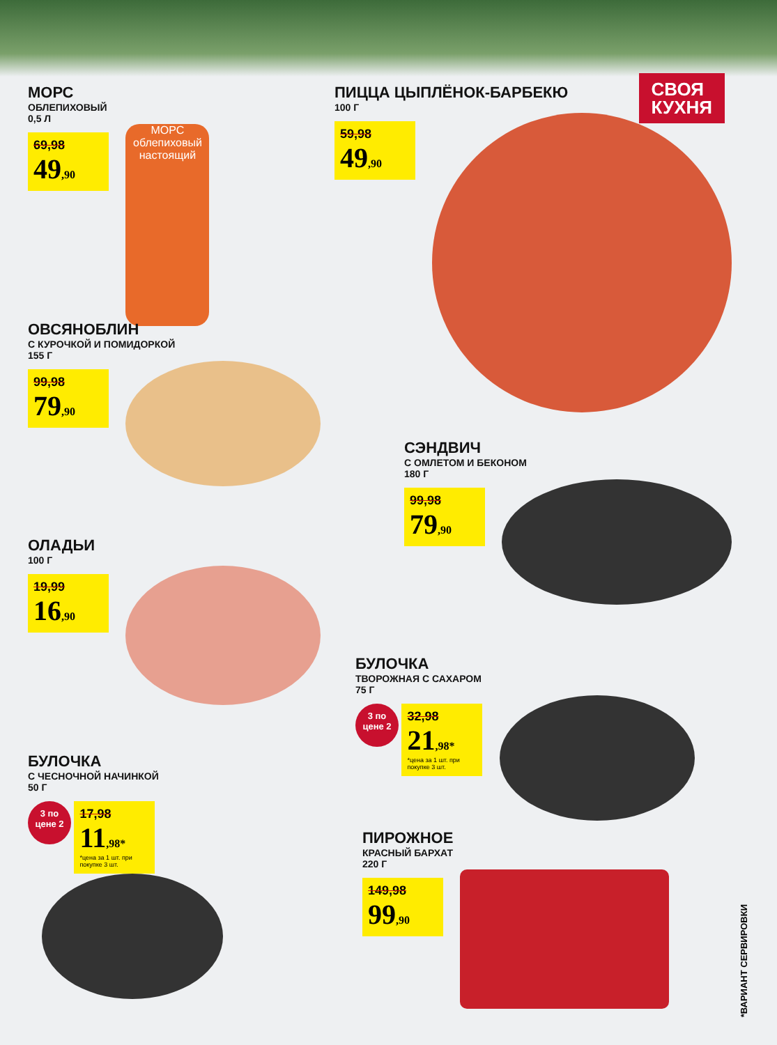СВОЯ
КУХНЯ
МОРС
ОБЛЕПИХОВЫЙ
0,5 Л
69,98
49<sub>,90</sub>
МОРС облепиховый настоящий
ОВСЯНОБЛИН
С КУРОЧКОЙ И ПОМИДОРКОЙ
155 Г
99,98
79<sub>,90</sub>
ОЛАДЬИ
100 Г
19,99
16<sub>,90</sub>
БУЛОЧКА
С ЧЕСНОЧНОЙ НАЧИНКОЙ
50 Г
3 по
цене 2
17,98
11<sub>,98*</sub>
*цена за 1 шт. при покупке 3 шт.
ПИЦЦА ЦЫПЛЁНОК-БАРБЕКЮ
100 Г
59,98
49<sub>,90</sub>
СЭНДВИЧ
С ОМЛЕТОМ И БЕКОНОМ
180 Г
99,98
79<sub>,90</sub>
БУЛОЧКА
ТВОРОЖНАЯ С САХАРОМ
75 Г
3 по
цене 2
32,98
21<sub>,98*</sub>
*цена за 1 шт. при покупке 3 шт.
ПИРОЖНОЕ
КРАСНЫЙ БАРХАТ
220 Г
149,98
99<sub>,90</sub>
*ВАРИАНТ СЕРВИРОВКИ